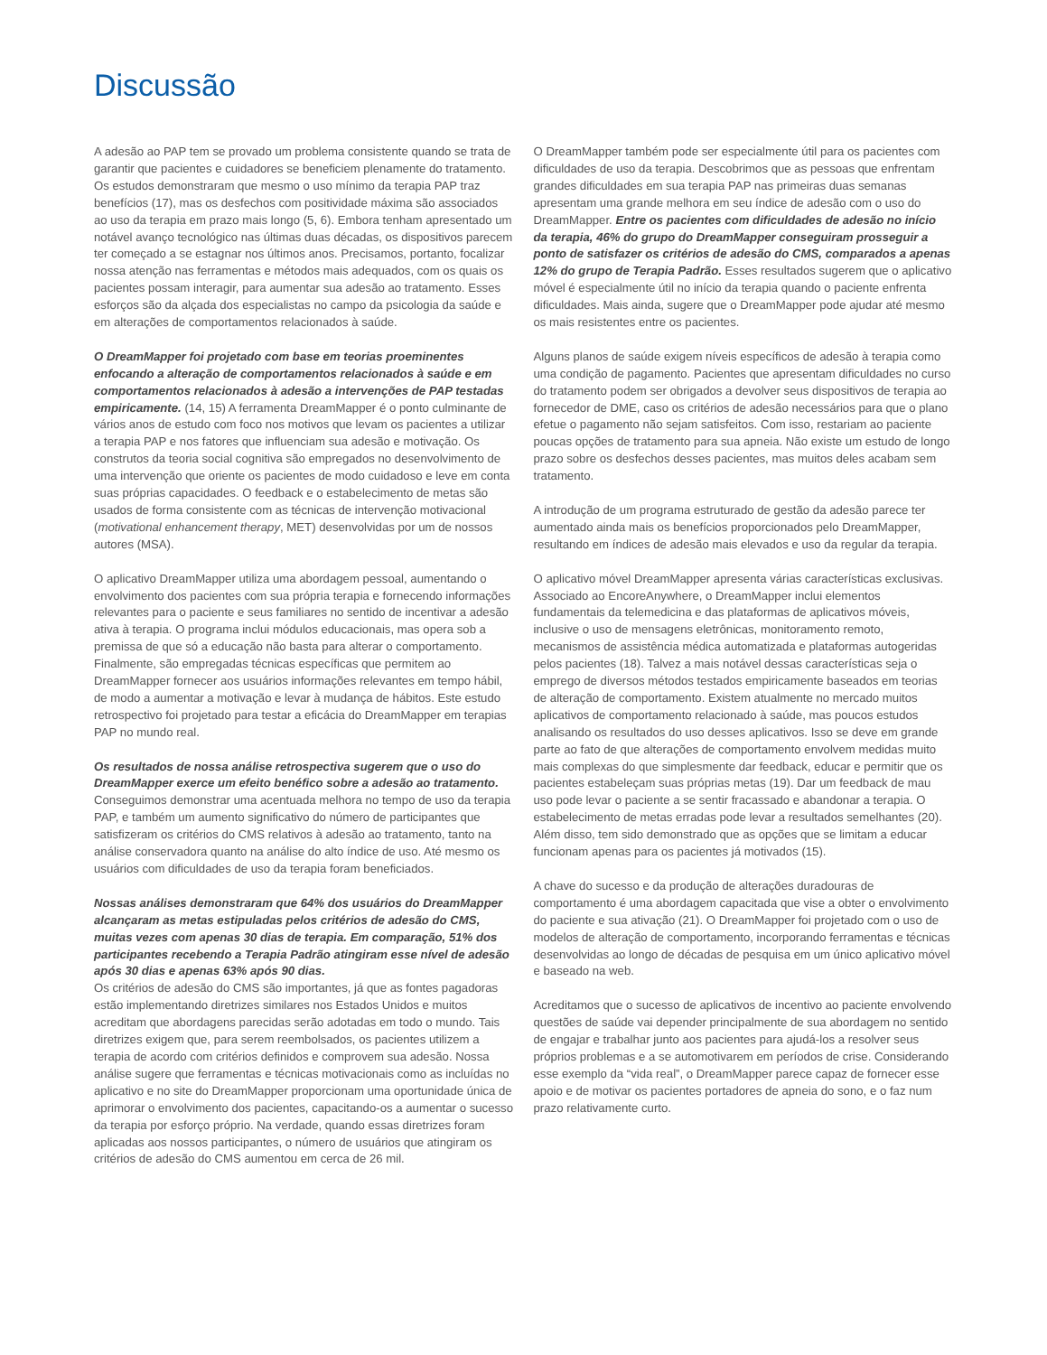Discussão
A adesão ao PAP tem se provado um problema consistente quando se trata de garantir que pacientes e cuidadores se beneficiem plenamente do tratamento. Os estudos demonstraram que mesmo o uso mínimo da terapia PAP traz benefícios (17), mas os desfechos com positividade máxima são associados ao uso da terapia em prazo mais longo (5, 6). Embora tenham apresentado um notável avanço tecnológico nas últimas duas décadas, os dispositivos parecem ter começado a se estagnar nos últimos anos. Precisamos, portanto, focalizar nossa atenção nas ferramentas e métodos mais adequados, com os quais os pacientes possam interagir, para aumentar sua adesão ao tratamento. Esses esforços são da alçada dos especialistas no campo da psicologia da saúde e em alterações de comportamentos relacionados à saúde.
O DreamMapper foi projetado com base em teorias proeminentes enfocando a alteração de comportamentos relacionados à saúde e em comportamentos relacionados à adesão a intervenções de PAP testadas empiricamente. (14, 15) A ferramenta DreamMapper é o ponto culminante de vários anos de estudo com foco nos motivos que levam os pacientes a utilizar a terapia PAP e nos fatores que influenciam sua adesão e motivação. Os construtos da teoria social cognitiva são empregados no desenvolvimento de uma intervenção que oriente os pacientes de modo cuidadoso e leve em conta suas próprias capacidades. O feedback e o estabelecimento de metas são usados de forma consistente com as técnicas de intervenção motivacional (motivational enhancement therapy, MET) desenvolvidas por um de nossos autores (MSA).
O aplicativo DreamMapper utiliza uma abordagem pessoal, aumentando o envolvimento dos pacientes com sua própria terapia e fornecendo informações relevantes para o paciente e seus familiares no sentido de incentivar a adesão ativa à terapia. O programa inclui módulos educacionais, mas opera sob a premissa de que só a educação não basta para alterar o comportamento. Finalmente, são empregadas técnicas específicas que permitem ao DreamMapper fornecer aos usuários informações relevantes em tempo hábil, de modo a aumentar a motivação e levar à mudança de hábitos. Este estudo retrospectivo foi projetado para testar a eficácia do DreamMapper em terapias PAP no mundo real.
Os resultados de nossa análise retrospectiva sugerem que o uso do DreamMapper exerce um efeito benéfico sobre a adesão ao tratamento. Conseguimos demonstrar uma acentuada melhora no tempo de uso da terapia PAP, e também um aumento significativo do número de participantes que satisfizeram os critérios do CMS relativos à adesão ao tratamento, tanto na análise conservadora quanto na análise do alto índice de uso. Até mesmo os usuários com dificuldades de uso da terapia foram beneficiados.
Nossas análises demonstraram que 64% dos usuários do DreamMapper alcançaram as metas estipuladas pelos critérios de adesão do CMS, muitas vezes com apenas 30 dias de terapia. Em comparação, 51% dos participantes recebendo a Terapia Padrão atingiram esse nível de adesão após 30 dias e apenas 63% após 90 dias.
Os critérios de adesão do CMS são importantes, já que as fontes pagadoras estão implementando diretrizes similares nos Estados Unidos e muitos acreditam que abordagens parecidas serão adotadas em todo o mundo. Tais diretrizes exigem que, para serem reembolsados, os pacientes utilizem a terapia de acordo com critérios definidos e comprovem sua adesão. Nossa análise sugere que ferramentas e técnicas motivacionais como as incluídas no aplicativo e no site do DreamMapper proporcionam uma oportunidade única de aprimorar o envolvimento dos pacientes, capacitando-os a aumentar o sucesso da terapia por esforço próprio. Na verdade, quando essas diretrizes foram aplicadas aos nossos participantes, o número de usuários que atingiram os critérios de adesão do CMS aumentou em cerca de 26 mil.
O DreamMapper também pode ser especialmente útil para os pacientes com dificuldades de uso da terapia. Descobrimos que as pessoas que enfrentam grandes dificuldades em sua terapia PAP nas primeiras duas semanas apresentam uma grande melhora em seu índice de adesão com o uso do DreamMapper. Entre os pacientes com dificuldades de adesão no início da terapia, 46% do grupo do DreamMapper conseguiram prosseguir a ponto de satisfazer os critérios de adesão do CMS, comparados a apenas 12% do grupo de Terapia Padrão. Esses resultados sugerem que o aplicativo móvel é especialmente útil no início da terapia quando o paciente enfrenta dificuldades. Mais ainda, sugere que o DreamMapper pode ajudar até mesmo os mais resistentes entre os pacientes.
Alguns planos de saúde exigem níveis específicos de adesão à terapia como uma condição de pagamento. Pacientes que apresentam dificuldades no curso do tratamento podem ser obrigados a devolver seus dispositivos de terapia ao fornecedor de DME, caso os critérios de adesão necessários para que o plano efetue o pagamento não sejam satisfeitos. Com isso, restariam ao paciente poucas opções de tratamento para sua apneia. Não existe um estudo de longo prazo sobre os desfechos desses pacientes, mas muitos deles acabam sem tratamento.
A introdução de um programa estruturado de gestão da adesão parece ter aumentado ainda mais os benefícios proporcionados pelo DreamMapper, resultando em índices de adesão mais elevados e uso da regular da terapia.
O aplicativo móvel DreamMapper apresenta várias características exclusivas. Associado ao EncoreAnywhere, o DreamMapper inclui elementos fundamentais da telemedicina e das plataformas de aplicativos móveis, inclusive o uso de mensagens eletrônicas, monitoramento remoto, mecanismos de assistência médica automatizada e plataformas autogeridas pelos pacientes (18). Talvez a mais notável dessas características seja o emprego de diversos métodos testados empiricamente baseados em teorias de alteração de comportamento. Existem atualmente no mercado muitos aplicativos de comportamento relacionado à saúde, mas poucos estudos analisando os resultados do uso desses aplicativos. Isso se deve em grande parte ao fato de que alterações de comportamento envolvem medidas muito mais complexas do que simplesmente dar feedback, educar e permitir que os pacientes estabeleçam suas próprias metas (19). Dar um feedback de mau uso pode levar o paciente a se sentir fracassado e abandonar a terapia. O estabelecimento de metas erradas pode levar a resultados semelhantes (20). Além disso, tem sido demonstrado que as opções que se limitam a educar funcionam apenas para os pacientes já motivados (15).
A chave do sucesso e da produção de alterações duradouras de comportamento é uma abordagem capacitada que vise a obter o envolvimento do paciente e sua ativação (21). O DreamMapper foi projetado com o uso de modelos de alteração de comportamento, incorporando ferramentas e técnicas desenvolvidas ao longo de décadas de pesquisa em um único aplicativo móvel e baseado na web.
Acreditamos que o sucesso de aplicativos de incentivo ao paciente envolvendo questões de saúde vai depender principalmente de sua abordagem no sentido de engajar e trabalhar junto aos pacientes para ajudá-los a resolver seus próprios problemas e a se automotivarem em períodos de crise. Considerando esse exemplo da “vida real”, o DreamMapper parece capaz de fornecer esse apoio e de motivar os pacientes portadores de apneia do sono, e o faz num prazo relativamente curto.